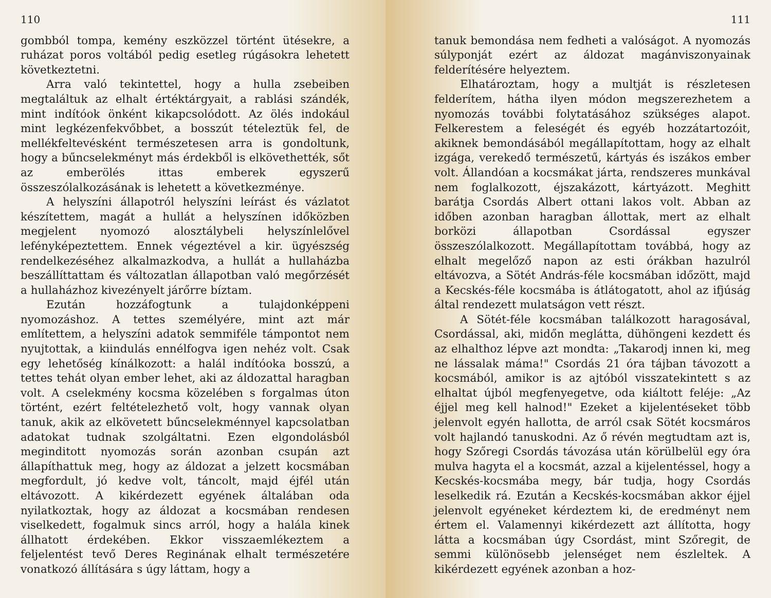110
gombból tompa, kemény eszközzel történt ütésekre, a ruházat poros voltából pedig esetleg rúgásokra lehetett következtetni.
Arra való tekintettel, hogy a hulla zsebeiben megtaláltuk az elhalt értéktárgyait, a rablási szándék, mint indítóok önként kikapcsolódott. Az ölés indokául mint legkézenfekvőbbet, a bosszút tételeztük fel, de mellékfeltevésként természetesen arra is gondoltunk, hogy a bűncselekményt más érdekből is elkövethették, sőt az emberölés ittas emberek egyszerű összeszólalkozásának is lehetett a következménye.
A helyszíni állapotról helyszíni leírást és vázlatot készítettem, magát a hullát a helyszínen időközben megjelent nyomozó alosztálybeli helyszínlelővel lefényképeztettem. Ennek végeztével a kir. ügyészség rendelkezéséhez alkalmazkodva, a hullát a hullaházba beszállíttattam és változatlan állapotban való megőrzését a hullaházhoz kivezényelt járőrre bíztam.
Ezután hozzáfogtunk a tulajdonképpeni nyomozáshoz. A tettes személyére, mint azt már említettem, a helyszíni adatok semmiféle támpontot nem nyujtottak, a kiindulás ennélfogva igen nehéz volt. Csak egy lehetőség kínálkozott: a halál indítóoka bosszú, a tettes tehát olyan ember lehet, aki az áldozattal haragban volt. A cselekmény kocsma közelében s forgalmas úton történt, ezért feltételezhető volt, hogy vannak olyan tanuk, akik az elkövetett bűncselekménnyel kapcsolatban adatokat tudnak szolgáltatni. Ezen elgondolásból meginditott nyomozás során azonban csupán azt állapíthattuk meg, hogy az áldozat a jelzett kocsmában megfordult, jó kedve volt, táncolt, majd éjfél után eltávozott. A kikérdezett egyének általában oda nyilatkoztak, hogy az áldozat a kocsmában rendesen viselkedett, fogalmuk sincs arról, hogy a halála kinek állhatott érdekében. Ekkor visszaemlékeztem a feljelentést tevő Deres Reginának elhalt természetére vonatkozó állítására s úgy láttam, hogy a
111
tanuk bemondása nem fedheti a valóságot. A nyomozás súlyponját ezért az áldozat magánviszonyainak felderítésére helyeztem.
Elhatároztam, hogy a multját is részletesen felderítem, hátha ilyen módon megszerezhetem a nyomozás további folytatásához szükséges alapot. Felkerestem a feleségét és egyéb hozzátartozóit, akiknek bemondásából megállapítottam, hogy az elhalt izgága, verekedő természetű, kártyás és iszákos ember volt. Állandóan a kocsmákat járta, rendszeres munkával nem foglalkozott, éjszakázott, kártyázott. Meghitt barátja Csordás Albert ottani lakos volt. Abban az időben azonban haragban állottak, mert az elhalt borközi állapotban Csordással egyszer összeszólalkozott. Megállapítottam továbbá, hogy az elhalt megelőző napon az esti órákban hazulról eltávozva, a Sötét András-féle kocsmában időzött, majd a Kecskés-féle kocsmába is átlátogatott, ahol az ifjúság által rendezett mulatságon vett részt.
A Sötét-féle kocsmában találkozott haragosával, Csordással, aki, midőn meglátta, dühöngeni kezdett és az elhalthoz lépve azt mondta: „Takarodj innen ki, meg ne lássalak máma!" Csordás 21 óra tájban távozott a kocsmából, amikor is az ajtóból visszatekintett s az elhaltat újból megfenyegetve, oda kiáltott feléje: „Az éjjel meg kell halnod!" Ezeket a kijelentéseket több jelenvolt egyén hallotta, de arról csak Sötét kocsmáros volt hajlandó tanuskodni. Az ő révén megtudtam azt is, hogy Szőregi Csordás távozása után körülbelül egy óra mulva hagyta el a kocsmát, azzal a kijelentéssel, hogy a Kecskés-kocsmába megy, bár tudja, hogy Csordás leselkedik rá. Ezután a Kecskés-kocsmában akkor éjjel jelenvolt egyéneket kérdeztem ki, de eredményt nem értem el. Valamennyi kikérdezett azt állította, hogy látta a kocsmában úgy Csordást, mint Szőregit, de semmi különösebb jelenséget nem észleltek. A kikérdezett egyének azonban a hoz-